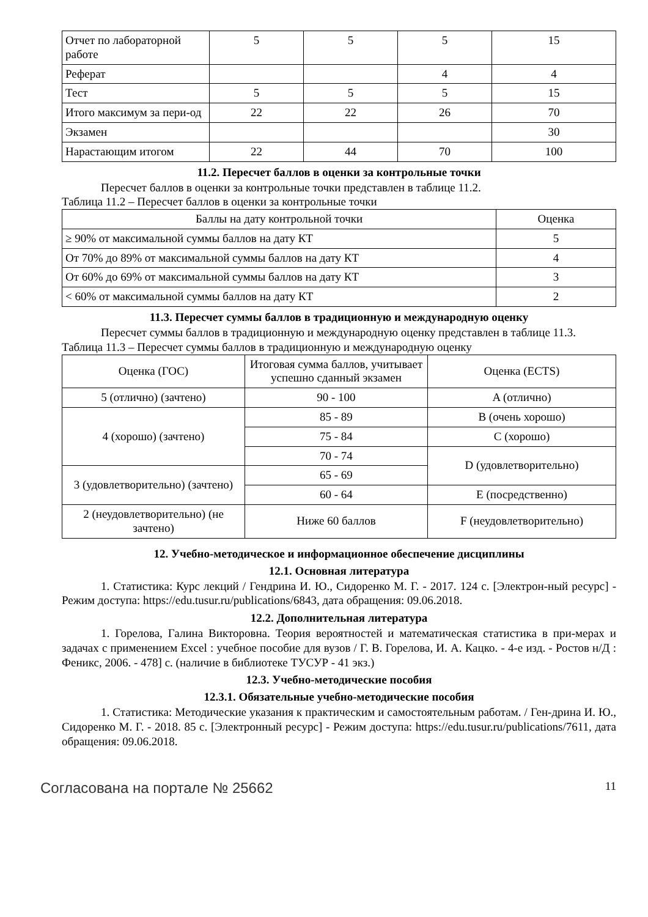| Отчет по лабораторной работе | 5 | 5 | 5 | 15 |
| Реферат | | | 4 | 4 |
| Тест | 5 | 5 | 5 | 15 |
| Итого максимум за пери-од | 22 | 22 | 26 | 70 |
| Экзамен | | | | 30 |
| Нарастающим итогом | 22 | 44 | 70 | 100 |
11.2. Пересчет баллов в оценки за контрольные точки
Пересчет баллов в оценки за контрольные точки представлен в таблице 11.2.
Таблица 11.2 – Пересчет баллов в оценки за контрольные точки
| Баллы на дату контрольной точки | Оценка |
| --- | --- |
| ≥ 90% от максимальной суммы баллов на дату КТ | 5 |
| От 70% до 89% от максимальной суммы баллов на дату КТ | 4 |
| От 60% до 69% от максимальной суммы баллов на дату КТ | 3 |
| < 60% от максимальной суммы баллов на дату КТ | 2 |
11.3. Пересчет суммы баллов в традиционную и международную оценку
Пересчет суммы баллов в традиционную и международную оценку представлен в таблице 11.3.
Таблица 11.3 – Пересчет суммы баллов в традиционную и международную оценку
| Оценка (ГОС) | Итоговая сумма баллов, учитывает успешно сданный экзамен | Оценка (ECTS) |
| 5 (отлично) (зачтено) | 90 - 100 | A (отлично) |
| 4 (хорошо) (зачтено) | 85 - 89 | B (очень хорошо) |
| | 75 - 84 | C (хорошо) |
| | 70 - 74 | D (удовлетворительно) |
| 3 (удовлетворительно) (зачтено) | 65 - 69 | |
| | 60 - 64 | E (посредственно) |
| 2 (неудовлетворительно) (не зачтено) | Ниже 60 баллов | F (неудовлетворительно) |
12. Учебно-методическое и информационное обеспечение дисциплины
12.1. Основная литература
1. Статистика: Курс лекций / Гендрина И. Ю., Сидоренко М. Г. - 2017. 124 с. [Электрон-ный ресурс] - Режим доступа: https://edu.tusur.ru/publications/6843, дата обращения: 09.06.2018.
12.2. Дополнительная литература
1. Горелова, Галина Викторовна. Теория вероятностей и математическая статистика в при-мерах и задачах с применением Excel : учебное пособие для вузов / Г. В. Горелова, И. А. Кацко. - 4-е изд. - Ростов н/Д : Феникс, 2006. - 478] с. (наличие в библиотеке ТУСУР - 41 экз.)
12.3. Учебно-методические пособия
12.3.1. Обязательные учебно-методические пособия
1. Статистика: Методические указания к практическим и самостоятельным работам. / Ген-дрина И. Ю., Сидоренко М. Г. - 2018. 85 с. [Электронный ресурс] - Режим доступа: https://edu.tusur.ru/publications/7611, дата обращения: 09.06.2018.
Согласована на портале № 25662 11